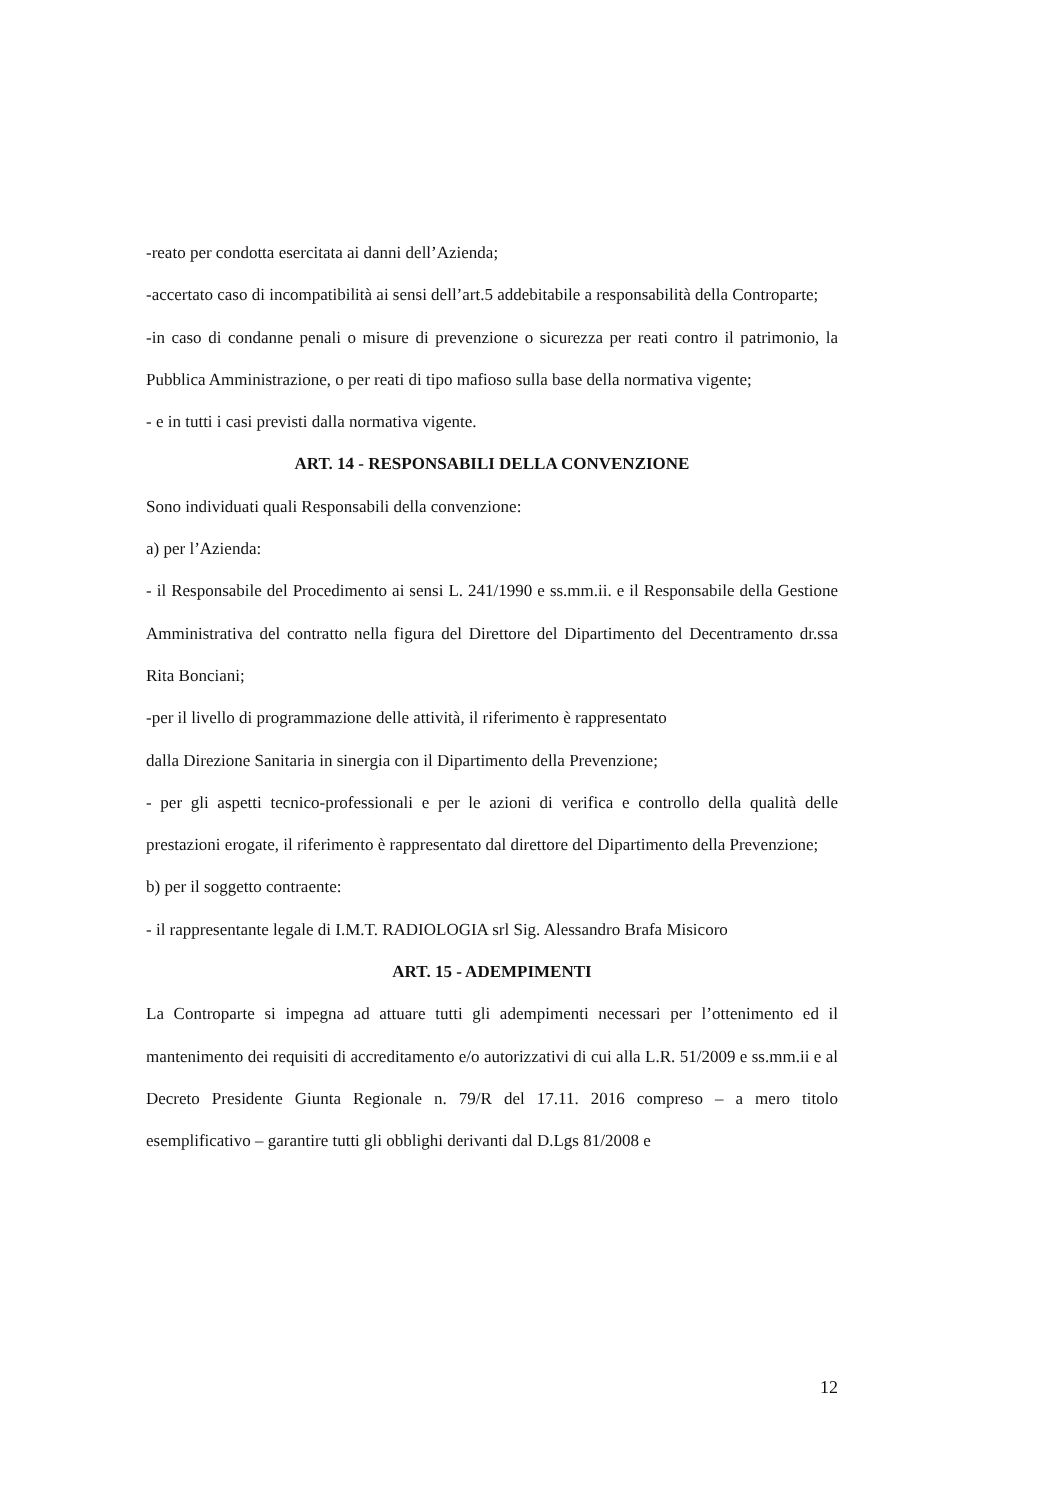-reato per condotta esercitata ai danni dell’Azienda;
-accertato caso di incompatibilità ai sensi dell’art.5 addebitabile a responsabilità della Controparte;
-in caso di condanne penali o misure di prevenzione o sicurezza per reati contro il patrimonio, la Pubblica Amministrazione, o per reati di tipo mafioso sulla base della normativa vigente;
- e in tutti i casi previsti dalla normativa vigente.
ART. 14 - RESPONSABILI DELLA CONVENZIONE
Sono individuati quali Responsabili della convenzione:
a) per l’Azienda:
- il Responsabile del Procedimento ai sensi L. 241/1990 e ss.mm.ii. e il Responsabile della Gestione Amministrativa del contratto nella figura del Direttore del Dipartimento del Decentramento dr.ssa Rita Bonciani;
-per il livello di programmazione delle attività, il riferimento è rappresentato
dalla Direzione Sanitaria in sinergia con il Dipartimento della Prevenzione;
- per gli aspetti tecnico-professionali e per le azioni di verifica e controllo della qualità delle prestazioni erogate, il riferimento è rappresentato dal direttore del Dipartimento della Prevenzione;
b) per il soggetto contraente:
- il rappresentante legale di I.M.T. RADIOLOGIA srl Sig. Alessandro Brafa Misicoro
ART. 15 - ADEMPIMENTI
La Controparte si impegna ad attuare tutti gli adempimenti necessari per l’ottenimento ed il mantenimento dei requisiti di accreditamento e/o autorizzativi di cui alla L.R. 51/2009 e ss.mm.ii e al Decreto Presidente Giunta Regionale n. 79/R del 17.11. 2016 compreso – a mero titolo esemplificativo – garantire tutti gli obblighi derivanti dal D.Lgs 81/2008 e
12